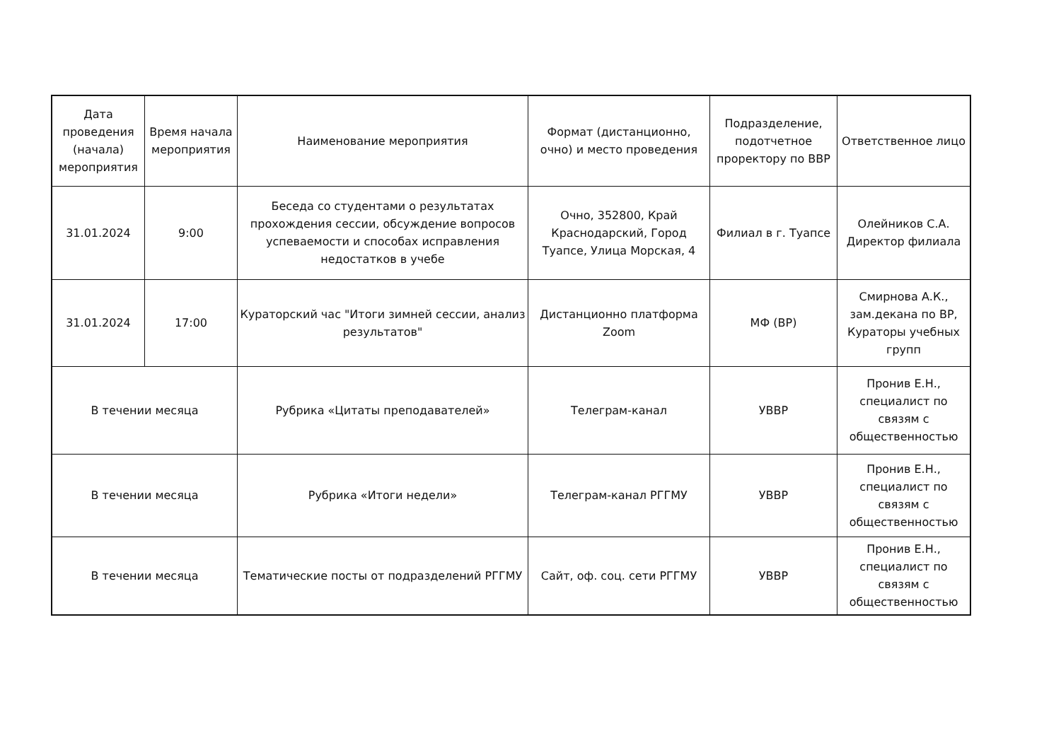| Дата проведения (начала) мероприятия | Время начала мероприятия | Наименование мероприятия | Формат (дистанционно, очно) и место проведения | Подразделение, подотчетное проректору по ВВР | Ответственное лицо |
| --- | --- | --- | --- | --- | --- |
| 31.01.2024 | 9:00 | Беседа со студентами о результатах прохождения сессии, обсуждение вопросов успеваемости и способах исправления недостатков в учебе | Очно, 352800, Край Краснодарский, Город Туапсе, Улица Морская, 4 | Филиал в г. Туапсе | Олейников С.А. Директор филиала |
| 31.01.2024 | 17:00 | Кураторский час "Итоги зимней сессии, анализ результатов" | Дистанционно платформа Zoom | МФ (ВР) | Смирнова А.К., зам.декана по ВР, Кураторы учебных групп |
| В течении месяца | | Рубрика «Цитаты преподавателей» | Телеграм-канал | УВВР | Пронив Е.Н., специалист по связям с общественностью |
| В течении месяца | | Рубрика «Итоги недели» | Телеграм-канал РГГМУ | УВВР | Пронив Е.Н., специалист по связям с общественностью |
| В течении месяца | | Тематические посты от подразделений РГГМУ | Сайт, оф. соц. сети РГГМУ | УВВР | Пронив Е.Н., специалист по связям с общественностью |